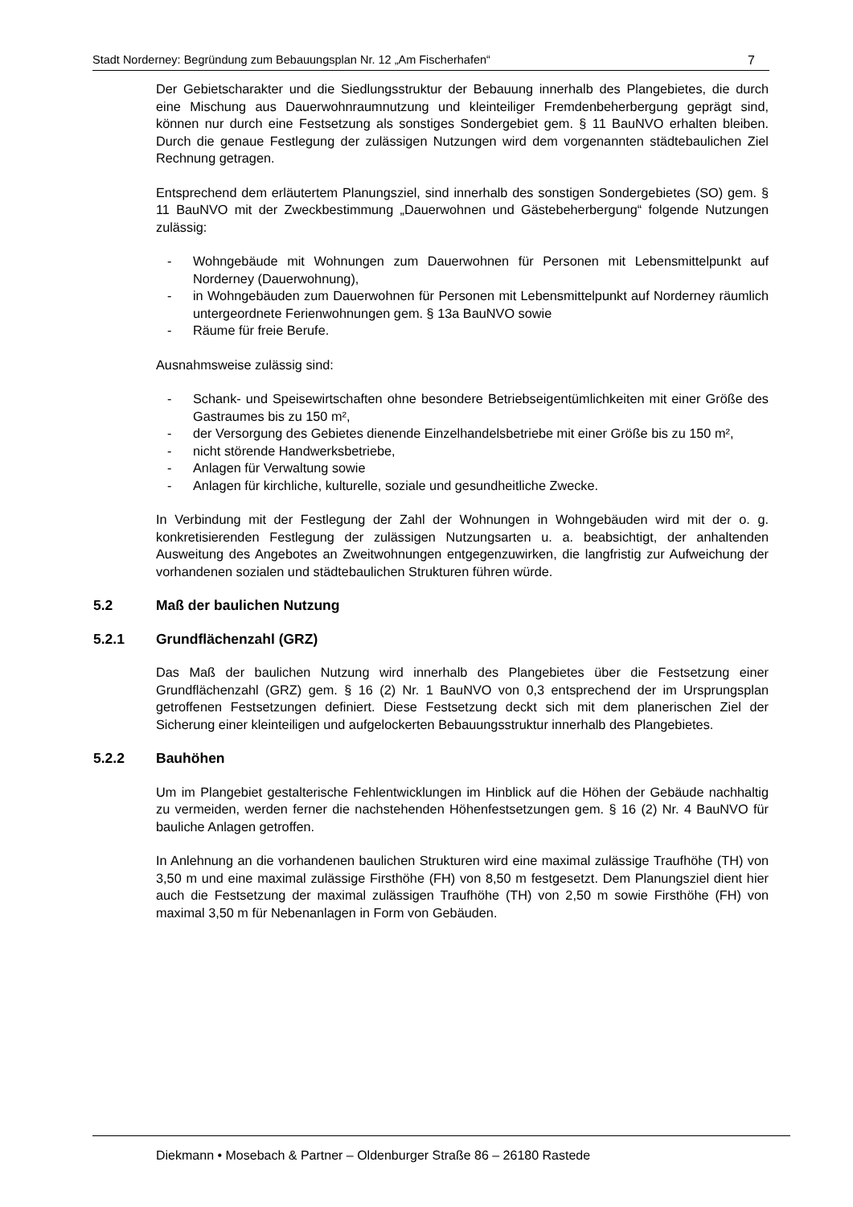Stadt Norderney: Begründung zum Bebauungsplan Nr. 12 „Am Fischerhafen“7
Der Gebietscharakter und die Siedlungsstruktur der Bebauung innerhalb des Plangebietes, die durch eine Mischung aus Dauerwohnraumnutzung und kleinteiliger Fremdenbeherbergung geprägt sind, können nur durch eine Festsetzung als sonstiges Sondergebiet gem. § 11 BauNVO erhalten bleiben. Durch die genaue Festlegung der zulässigen Nutzungen wird dem vorgenannten städtebaulichen Ziel Rechnung getragen.
Entsprechend dem erläutertem Planungsziel, sind innerhalb des sonstigen Sondergebietes (SO) gem. § 11 BauNVO mit der Zweckbestimmung „Dauerwohnen und Gästebeherbergung“ folgende Nutzungen zulässig:
- Wohngebäude mit Wohnungen zum Dauerwohnen für Personen mit Lebensmittelpunkt auf Norderney (Dauerwohnung),
- in Wohngebäuden zum Dauerwohnen für Personen mit Lebensmittelpunkt auf Norderney räumlich untergeordnete Ferienwohnungen gem. § 13a BauNVO sowie
- Räume für freie Berufe.
Ausnahmsweise zulässig sind:
- Schank- und Speisewirtschaften ohne besondere Betriebseigentümlichkeiten mit einer Größe des Gastraumes bis zu 150 m²,
- der Versorgung des Gebietes dienende Einzelhandelsbetriebe mit einer Größe bis zu 150 m²,
- nicht störende Handwerksbetriebe,
- Anlagen für Verwaltung sowie
- Anlagen für kirchliche, kulturelle, soziale und gesundheitliche Zwecke.
In Verbindung mit der Festlegung der Zahl der Wohnungen in Wohngebäuden wird mit der o. g. konkretisierenden Festlegung der zulässigen Nutzungsarten u. a. beabsichtigt, der anhaltenden Ausweitung des Angebotes an Zweitwohnungen entgegenzuwirken, die langfristig zur Aufweichung der vorhandenen sozialen und städtebaulichen Strukturen führen würde.
5.2 Maß der baulichen Nutzung
5.2.1 Grundflächenzahl (GRZ)
Das Maß der baulichen Nutzung wird innerhalb des Plangebietes über die Festsetzung einer Grundflächenzahl (GRZ) gem. § 16 (2) Nr. 1 BauNVO von 0,3 entsprechend der im Ursprungsplan getroffenen Festsetzungen definiert. Diese Festsetzung deckt sich mit dem planerischen Ziel der Sicherung einer kleinteiligen und aufgelockerten Bebauungsstruktur innerhalb des Plangebietes.
5.2.2 Bauhöhen
Um im Plangebiet gestalterische Fehlentwicklungen im Hinblick auf die Höhen der Gebäude nachhaltig zu vermeiden, werden ferner die nachstehenden Höhenfestsetzungen gem. § 16 (2) Nr. 4 BauNVO für bauliche Anlagen getroffen.
In Anlehnung an die vorhandenen baulichen Strukturen wird eine maximal zulässige Traufhöhe (TH) von 3,50 m und eine maximal zulässige Firsthöhe (FH) von 8,50 m festgesetzt. Dem Planungsziel dient hier auch die Festsetzung der maximal zulässigen Traufhöhe (TH) von 2,50 m sowie Firsthöhe (FH) von maximal 3,50 m für Nebenanlagen in Form von Gebäuden.
Diekmann • Mosebach & Partner – Oldenburger Straße 86 – 26180 Rastede